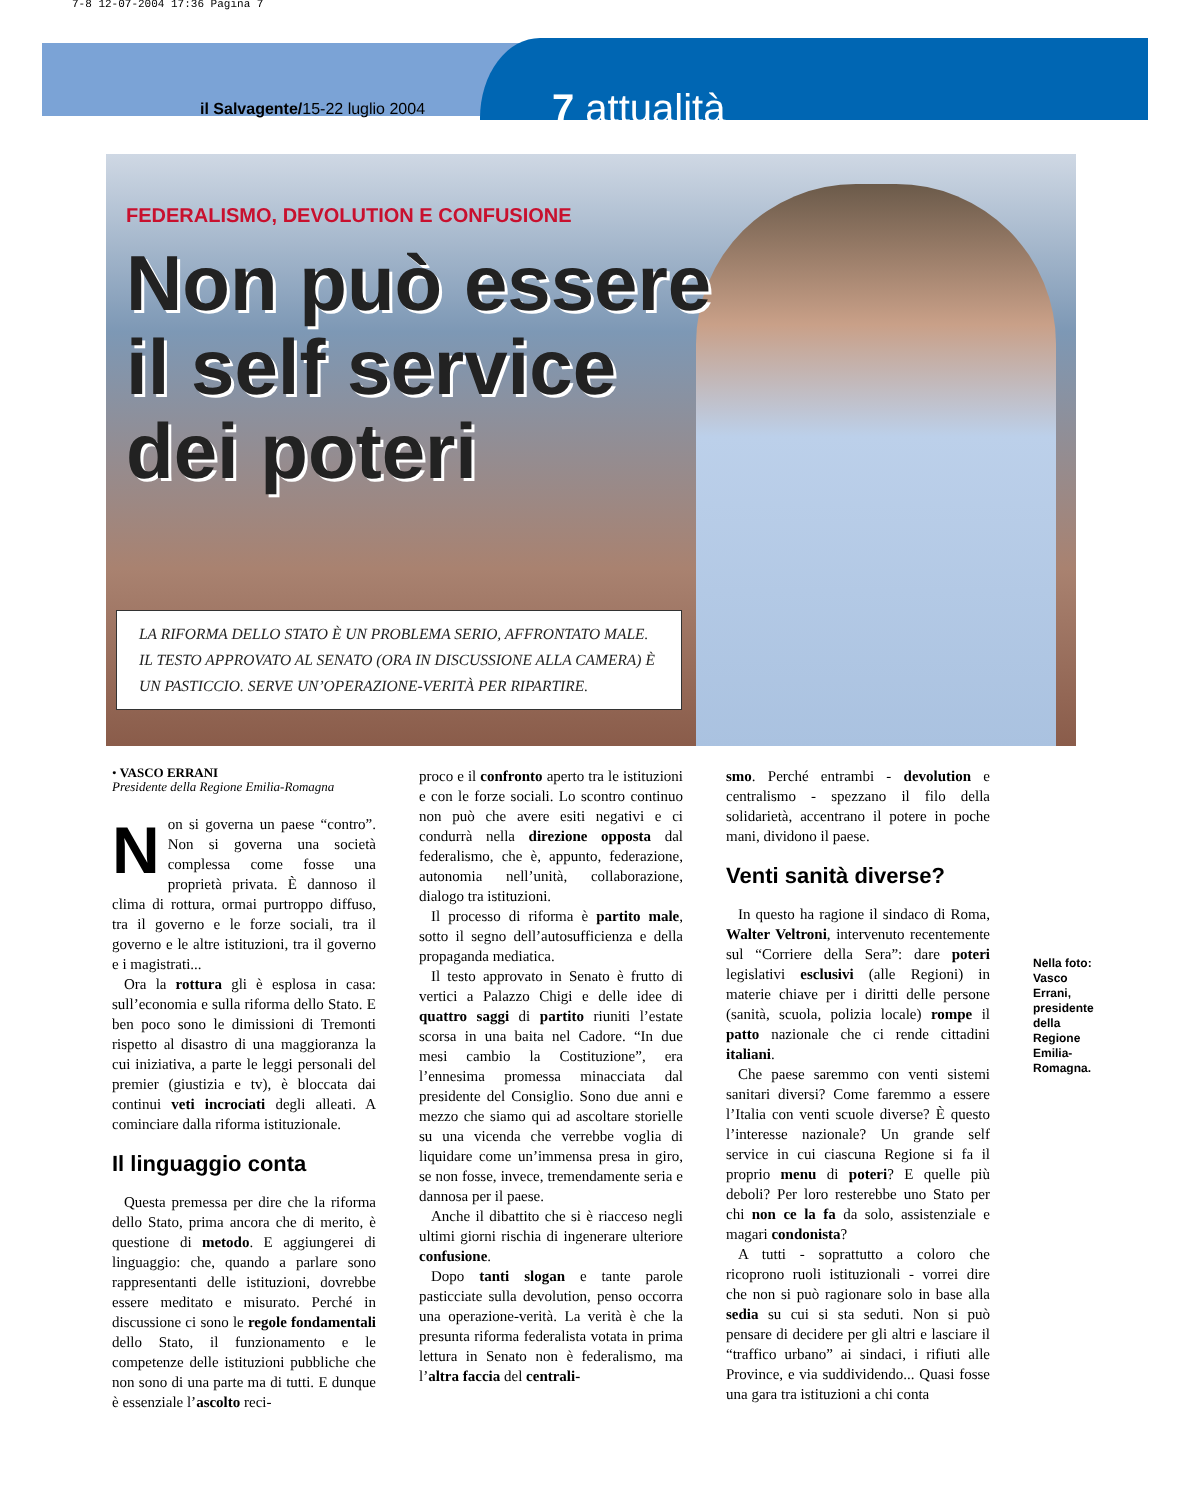7-8 12-07-2004 17:36 Pagina 7
il Salvagente/15-22 luglio 2004 7 attualità
FEDERALISMO, DEVOLUTION E CONFUSIONE
Non può essere il self service dei poteri
LA RIFORMA DELLO STATO È UN PROBLEMA SERIO, AFFRONTATO MALE. IL TESTO APPROVATO AL SENATO (ORA IN DISCUSSIONE ALLA CAMERA) È UN PASTICCIO. SERVE UN’OPERAZIONE-VERITÀ PER RIPARTIRE.
• VASCO ERRANI
Presidente della Regione Emilia-Romagna
Non si governa un paese “contro”. Non si governa una società complessa come fosse una proprietà privata. È dannoso il clima di rottura, ormai purtroppo diffuso, tra il governo e le forze sociali, tra il governo e le altre istituzioni, tra il governo e i magistrati...
Ora la rottura gli è esplosa in casa: sull’economia e sulla riforma dello Stato. E ben poco sono le dimissioni di Tremonti rispetto al disastro di una maggioranza la cui iniziativa, a parte le leggi personali del premier (giustizia e tv), è bloccata dai continui veti incrociati degli alleati. A cominciare dalla riforma istituzionale.
Il linguaggio conta
Questa premessa per dire che la riforma dello Stato, prima ancora che di merito, è questione di metodo. E aggiungerei di linguaggio: che, quando a parlare sono rappresentanti delle istituzioni, dovrebbe essere meditato e misurato. Perché in discussione ci sono le regole fondamentali dello Stato, il funzionamento e le competenze delle istituzioni pubbliche che non sono di una parte ma di tutti. E dunque è essenziale l’ascolto reci-
proco e il confronto aperto tra le istituzioni e con le forze sociali. Lo scontro continuo non può che avere esiti negativi e ci condurrà nella direzione opposta dal federalismo, che è, appunto, federazione, autonomia nell’unità, collaborazione, dialogo tra istituzioni.
Il processo di riforma è partito male, sotto il segno dell’autosufficienza e della propaganda mediatica.
Il testo approvato in Senato è frutto di vertici a Palazzo Chigi e delle idee di quattro saggi di partito riuniti l’estate scorsa in una baita nel Cadore. “In due mesi cambio la Costituzione”, era l’ennesima promessa minacciata dal presidente del Consiglio. Sono due anni e mezzo che siamo qui ad ascoltare storielle su una vicenda che verrebbe voglia di liquidare come un’immensa presa in giro, se non fosse, invece, tremendamente seria e dannosa per il paese.
Anche il dibattito che si è riacceso negli ultimi giorni rischia di ingenerare ulteriore confusione.
Dopo tanti slogan e tante parole pasticciate sulla devolution, penso occorra una operazione-verità. La verità è che la presunta riforma federalista votata in prima lettura in Senato non è federalismo, ma l’altra faccia del centrali-
smo. Perché entrambi - devolution e centralismo - spezzano il filo della solidarietà, accentrano il potere in poche mani, dividono il paese.
Venti sanità diverse?
In questo ha ragione il sindaco di Roma, Walter Veltroni, intervenuto recentemente sul “Corriere della Sera”: dare poteri legislativi esclusivi (alle Regioni) in materie chiave per i diritti delle persone (sanità, scuola, polizia locale) rompe il patto nazionale che ci rende cittadini italiani.
Che paese saremmo con venti sistemi sanitari diversi? Come faremmo a essere l’Italia con venti scuole diverse? È questo l’interesse nazionale? Un grande self service in cui ciascuna Regione si fa il proprio menu di poteri? E quelle più deboli? Per loro resterebbe uno Stato per chi non ce la fa da solo, assistenziale e magari condonista?
A tutti - soprattutto a coloro che ricoprono ruoli istituzionali - vorrei dire che non si può ragionare solo in base alla sedia su cui si sta seduti. Non si può pensare di decidere per gli altri e lasciare il “traffico urbano” ai sindaci, i rifiuti alle Province, e via suddividendo... Quasi fosse una gara tra istituzioni a chi conta
Nella foto: Vasco Errani, presidente della Regione Emilia-Romagna.